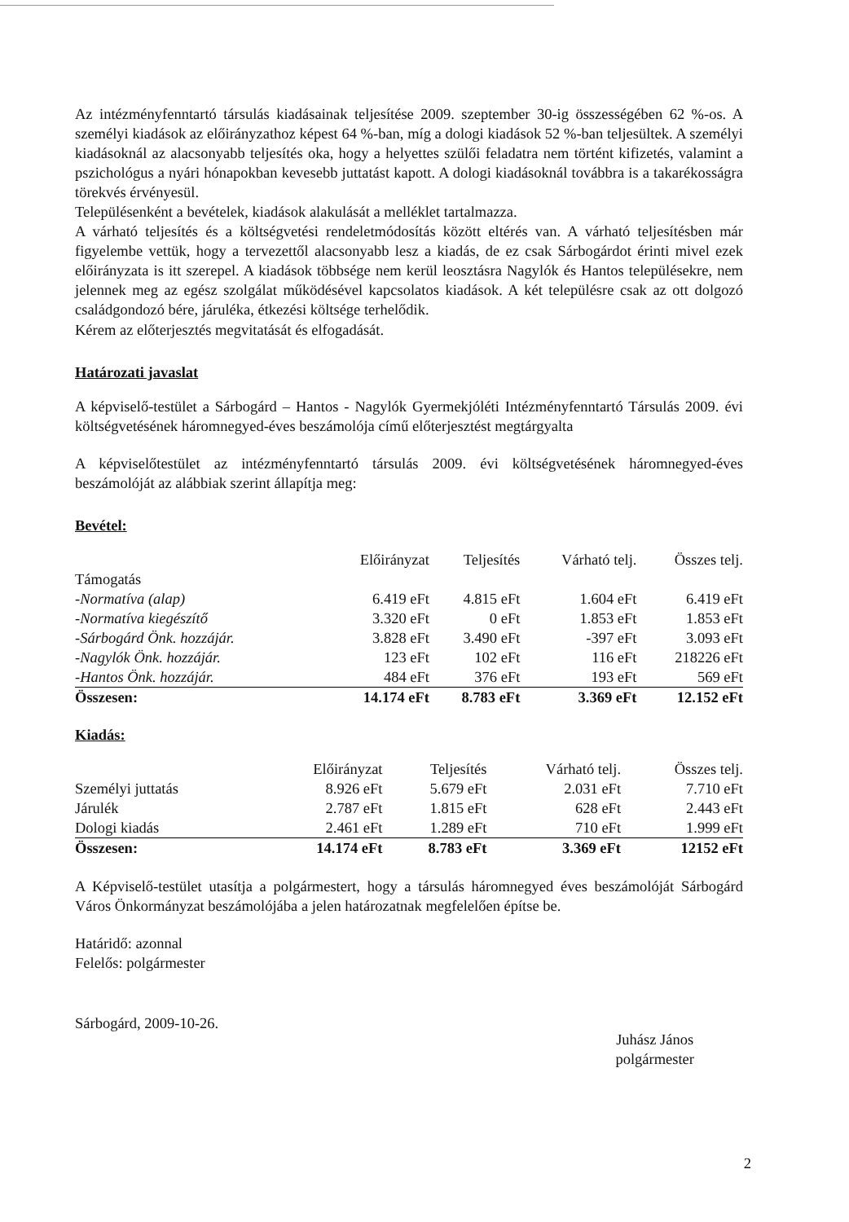Az intézményfenntartó társulás kiadásainak teljesítése 2009. szeptember 30-ig összességében 62 %-os. A személyi kiadások az előirányzathoz képest 64 %-ban, míg a dologi kiadások 52 %-ban teljesültek. A személyi kiadásoknál az alacsonyabb teljesítés oka, hogy a helyettes szülői feladatra nem történt kifizetés, valamint a pszichológus a nyári hónapokban kevesebb juttatást kapott. A dologi kiadásoknál továbbra is a takarékosságra törekvés érvényesül.
Településenként a bevételek, kiadások alakulását a melléklet tartalmazza.
A várható teljesítés és a költségvetési rendeletmódosítás között eltérés van. A várható teljesítésben már figyelembe vettük, hogy a tervezettől alacsonyabb lesz a kiadás, de ez csak Sárbogárdot érinti mivel ezek előirányzata is itt szerepel. A kiadások többsége nem kerül leosztásra Nagylók és Hantos településekre, nem jelennek meg az egész szolgálat működésével kapcsolatos kiadások. A két településre csak az ott dolgozó családgondozó bére, járuléka, étkezési költsége terhelődik.
Kérem az előterjesztés megvitatását és elfogadását.
Határozati javaslat
A képviselő-testület a Sárbogárd – Hantos - Nagylók Gyermekjóléti Intézményfenntartó Társulás 2009. évi költségvetésének háromnegyed-éves beszámolója című előterjesztést megtárgyalta
A képviselőtestület az intézményfenntartó társulás 2009. évi költségvetésének háromnegyed-éves beszámolóját az alábbiak szerint állapítja meg:
Bevétel:
| | Előirányzat | Teljesítés | Várható telj. | Összes telj. |
| --- | --- | --- | --- | --- |
| Támogatás | | | | |
| -Normatíva (alap) | 6.419 eFt | 4.815 eFt | 1.604 eFt | 6.419 eFt |
| -Normatíva kiegészítő | 3.320 eFt | 0 eFt | 1.853 eFt | 1.853 eFt |
| -Sárbogárd Önk. hozzájár. | 3.828 eFt | 3.490 eFt | -397 eFt | 3.093 eFt |
| -Nagylók Önk. hozzájár. | 123 eFt | 102 eFt | 116 eFt | 218226 eFt |
| -Hantos Önk. hozzájár. | 484 eFt | 376 eFt | 193 eFt | 569 eFt |
| Összesen: | 14.174 eFt | 8.783 eFt | 3.369 eFt | 12.152 eFt |
Kiadás:
| | Előirányzat | Teljesítés | Várható telj. | Összes telj. |
| --- | --- | --- | --- | --- |
| Személyi juttatás | 8.926 eFt | 5.679 eFt | 2.031 eFt | 7.710 eFt |
| Járulék | 2.787 eFt | 1.815 eFt | 628 eFt | 2.443 eFt |
| Dologi kiadás | 2.461 eFt | 1.289 eFt | 710 eFt | 1.999 eFt |
| Összesen: | 14.174 eFt | 8.783 eFt | 3.369 eFt | 12152 eFt |
A Képviselő-testület utasítja a polgármestert, hogy a társulás háromnegyed éves beszámolóját Sárbogárd Város Önkormányzat beszámolójába a jelen határozatnak megfelelően építse be.
Határidő: azonnal
Felelős: polgármester
Sárbogárd, 2009-10-26.
Juhász János
polgármester
2